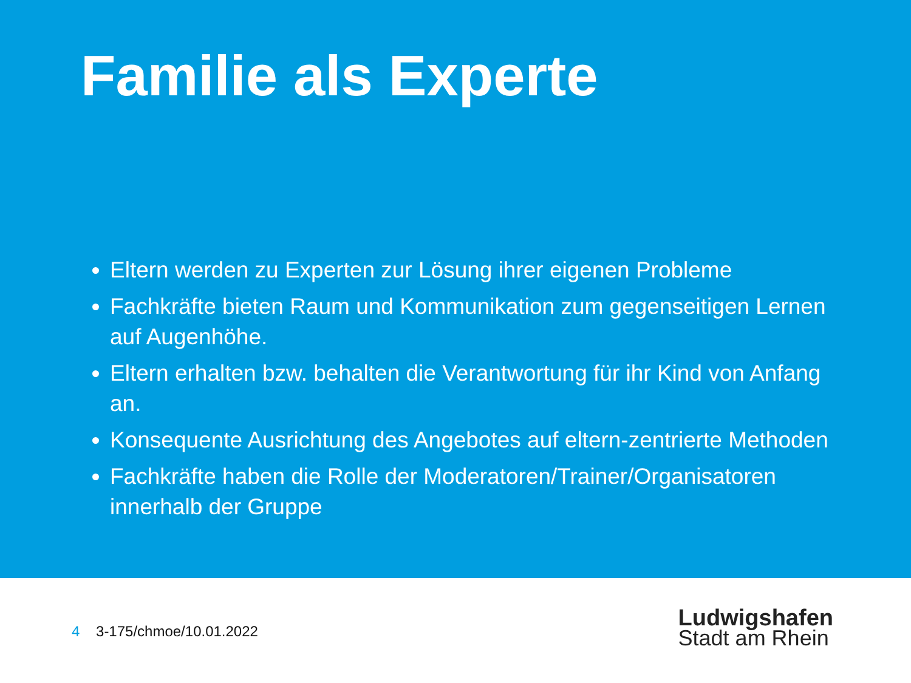Familie als Experte
Eltern werden zu Experten zur Lösung ihrer eigenen Probleme
Fachkräfte bieten Raum und Kommunikation zum gegenseitigen Lernen auf Augenhöhe.
Eltern erhalten bzw. behalten die Verantwortung für ihr Kind von Anfang an.
Konsequente Ausrichtung des Angebotes auf eltern-zentrierte Methoden
Fachkräfte haben die Rolle der Moderatoren/Trainer/Organisatoren innerhalb der Gruppe
4 3-175/chmoe/10.01.2022
Ludwigshafen
Stadt am Rhein